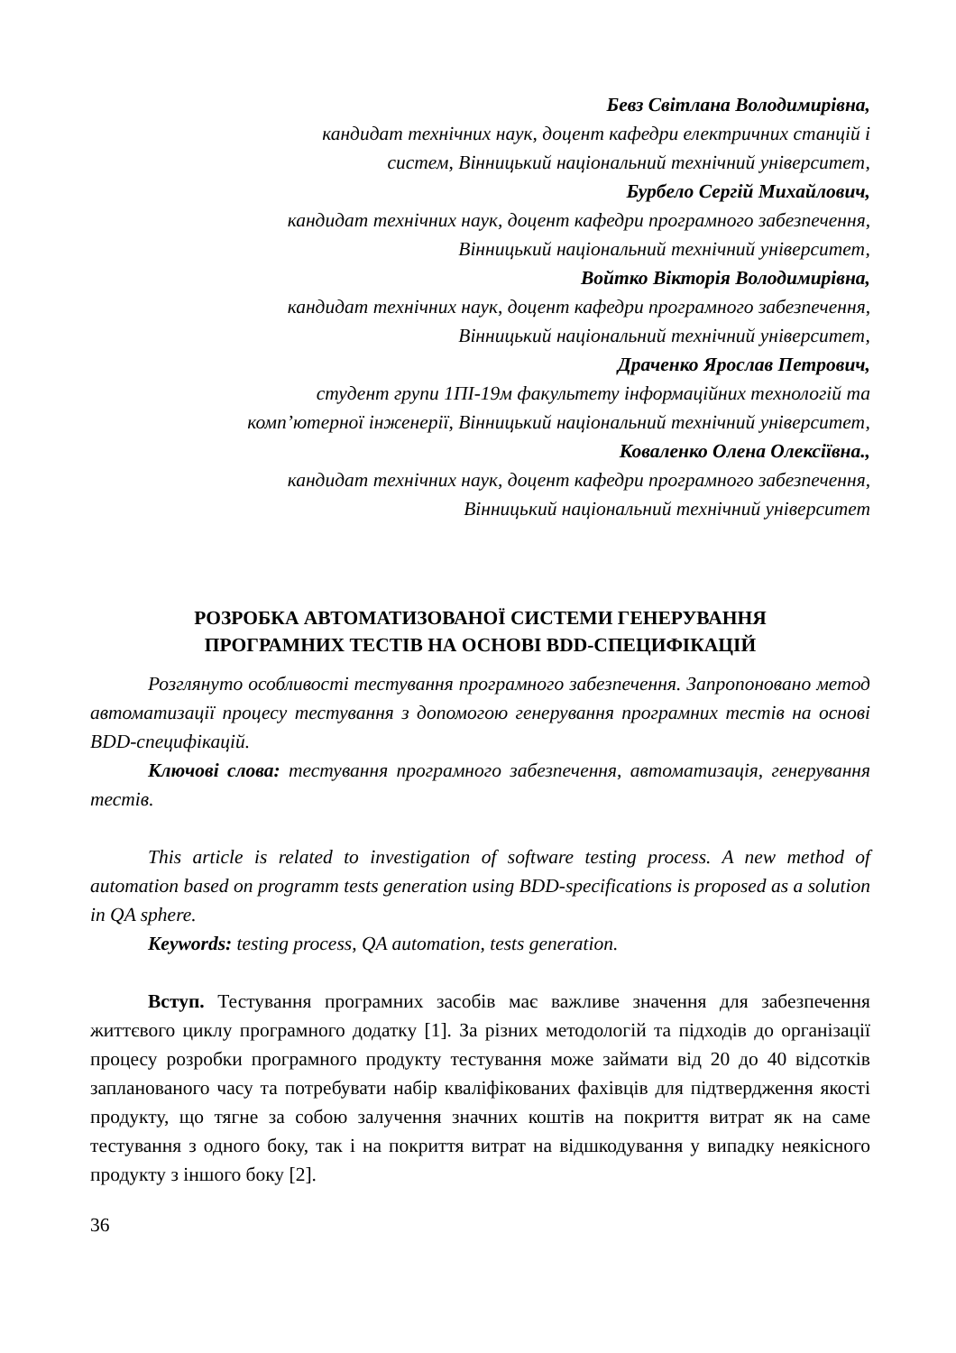Бевз Світлана Володимирівна,
кандидат технічних наук, доцент кафедри електричних станцій і
систем, Вінницький національний технічний університет,
Бурбело Сергій Михайлович,
кандидат технічних наук, доцент кафедри програмного забезпечення,
Вінницький національний технічний університет,
Войтко Вікторія Володимирівна,
кандидат технічних наук, доцент кафедри програмного забезпечення,
Вінницький національний технічний університет,
Драченко Ярослав Петрович,
студент групи 1ПІ-19м факультету інформаційних технологій та
комп’ютерної інженерії, Вінницький національний технічний університет,
Коваленко Олена Олексіївна.,
кандидат технічних наук, доцент кафедри програмного забезпечення,
Вінницький національний технічний університет
РОЗРОБКА АВТОМАТИЗОВАНОЇ СИСТЕМИ ГЕНЕРУВАННЯ
ПРОГРАМНИХ ТЕСТІВ НА ОСНОВІ BDD-СПЕЦИФІКАЦІЙ
Розглянуто особливості тестування програмного забезпечення. Запропоновано метод автоматизації процесу тестування з допомогою генерування програмних тестів на основі BDD-специфікацій.
Ключові слова: тестування програмного забезпечення, автоматизація, генерування тестів.
This article is related to investigation of software testing process. A new method of automation based on programm tests generation using BDD-specifications is proposed as a solution in QA sphere.
Keywords: testing process, QA automation, tests generation.
Вступ. Тестування програмних засобів має важливе значення для забезпечення життєвого циклу програмного додатку [1]. За різних методологій та підходів до організації процесу розробки програмного продукту тестування може займати від 20 до 40 відсотків запланованого часу та потребувати набір кваліфікованих фахівців для підтвердження якості продукту, що тягне за собою залучення значних коштів на покриття витрат як на саме тестування з одного боку, так і на покриття витрат на відшкодування у випадку неякісного продукту з іншого боку [2].
36